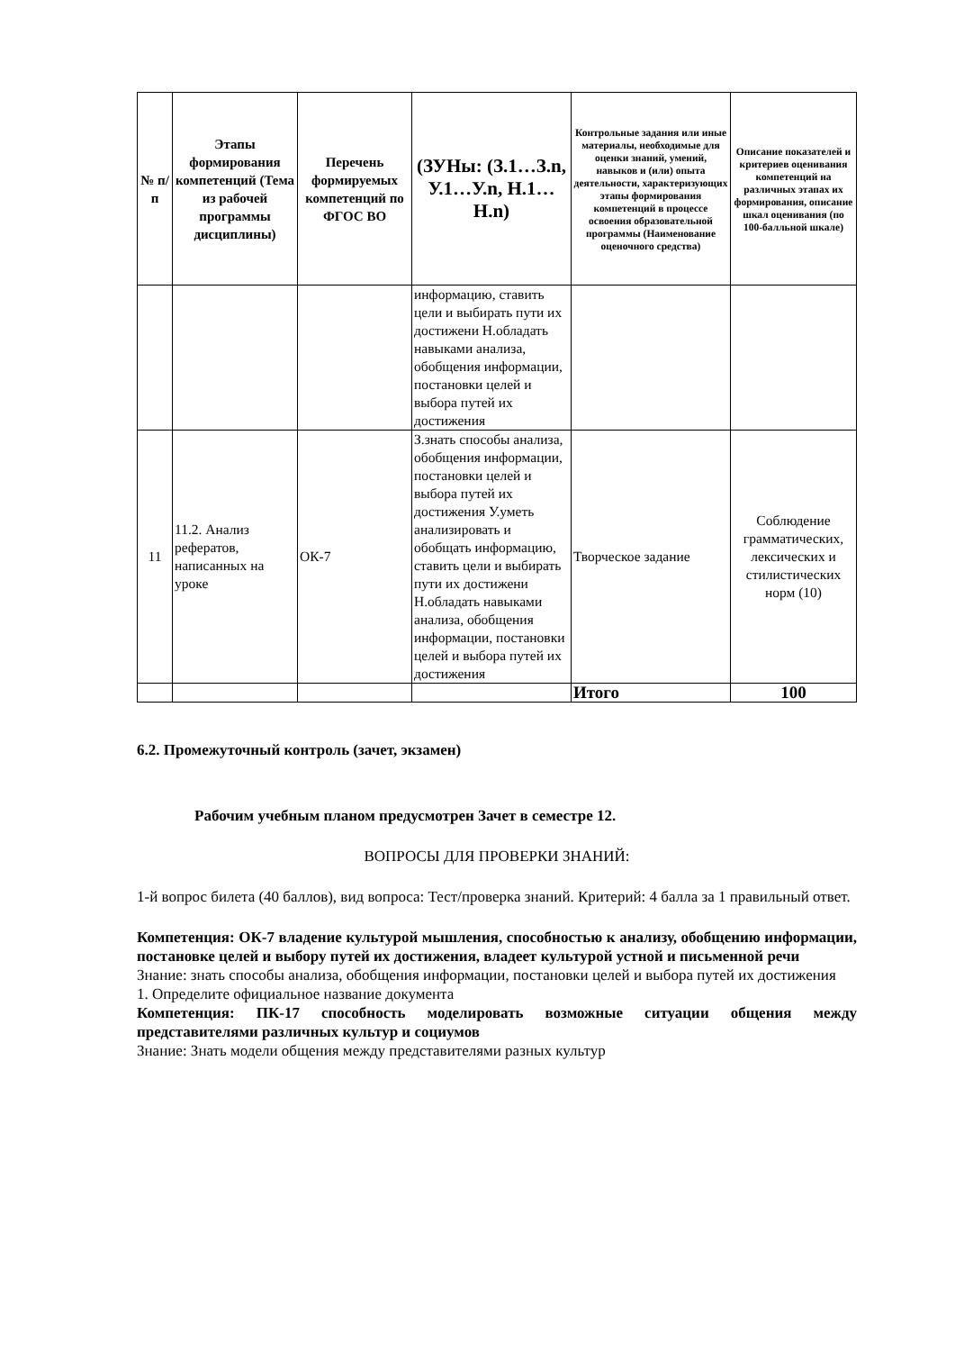| № п/п | Этапы формирования компетенций (Тема из рабочей программы дисциплины) | Перечень формируемых компетенций по ФГОС ВО | (ЗУНы: (З.1…З.n, У.1…У.n, Н.1…Н.n) | Контрольные задания или иные материалы, необходимые для оценки знаний, умений, навыков и (или) опыта деятельности, характеризующих этапы формирования компетенций в процессе освоения образовательной программы (Наименование оценочного средства) | Описание показателей и критериев оценивания компетенций на различных этапах их формирования, описание шкал оценивания (по 100-балльной шкале) |
| --- | --- | --- | --- | --- | --- |
| | | | информацию, ставить цели и выбирать пути их достижени Н.обладать навыками анализа, обобщения информации, постановки целей и выбора путей их достижения | | |
| 11 | 11.2. Анализ рефератов, написанных на уроке | ОК-7 | З.знать способы анализа, обобщения информации, постановки целей и выбора путей их достижения У.уметь анализировать и обобщать информацию, ставить цели и выбирать пути их достижени Н.обладать навыками анализа, обобщения информации, постановки целей и выбора путей их достижения | Творческое задание | Соблюдение грамматических, лексических и стилистических норм (10) |
| | | | | Итого | 100 |
6.2. Промежуточный контроль (зачет, экзамен)
Рабочим учебным планом предусмотрен Зачет в семестре 12.
ВОПРОСЫ ДЛЯ ПРОВЕРКИ ЗНАНИЙ:
1-й вопрос билета (40 баллов), вид вопроса: Тест/проверка знаний. Критерий: 4 балла за 1 правильный ответ.
Компетенция: ОК-7 владение культурой мышления, способностью к анализу, обобщению информации, постановке целей и выбору путей их достижения, владеет культурой устной и письменной речи
Знание: знать способы анализа, обобщения информации, постановки целей и выбора путей их достижения
1. Определите официальное название документа
Компетенция: ПК-17 способность моделировать возможные ситуации общения между представителями различных культур и социумов
Знание: Знать модели общения между представителями разных культур